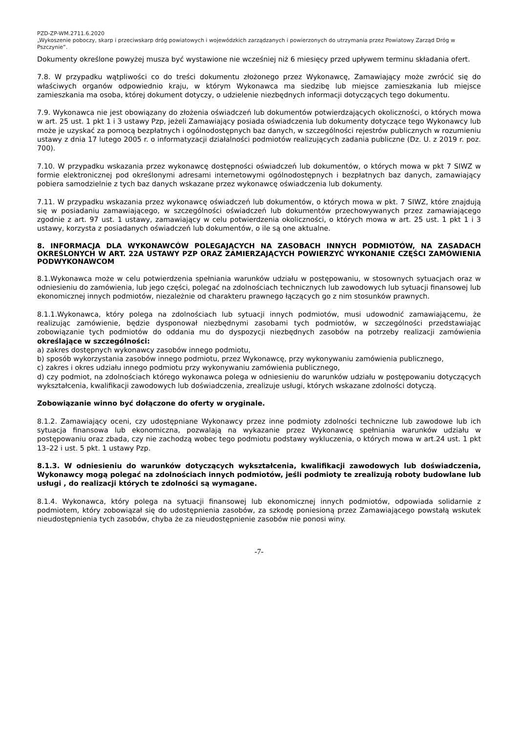PZD-ZP-WM.2711.6.2020
„Wykoszenie poboczy, skarp i przeciwskarp dróg powiatowych i wojewódzkich zarządzanych i powierzonych do utrzymania przez Powiatowy Zarząd Dróg w Pszczynie”.
Dokumenty określone powyżej musza być wystawione nie wcześniej niż 6 miesięcy przed upływem terminu składania ofert.
7.8. W przypadku wątpliwości co do treści dokumentu złożonego przez Wykonawcę, Zamawiający może zwrócić się do właściwych organów odpowiednio kraju, w którym Wykonawca ma siedzibę lub miejsce zamieszkania lub miejsce zamieszkania ma osoba, której dokument dotyczy, o udzielenie niezbędnych informacji dotyczących tego dokumentu.
7.9. Wykonawca nie jest obowiązany do złożenia oświadczeń lub dokumentów potwierdzających okoliczności, o których mowa w art. 25 ust. 1 pkt 1 i 3 ustawy Pzp, jeżeli Zamawiający posiada oświadczenia lub dokumenty dotyczące tego Wykonawcy lub może je uzyskać za pomocą bezpłatnych i ogólnodostępnych baz danych, w szczególności rejestrów publicznych w rozumieniu ustawy z dnia 17 lutego 2005 r. o informatyzacji działalności podmiotów realizujących zadania publiczne (Dz. U. z 2019 r. poz. 700).
7.10. W przypadku wskazania przez wykonawcę dostępności oświadczeń lub dokumentów, o których mowa w pkt 7 SIWZ w formie elektronicznej pod określonymi adresami internetowymi ogólnodostępnych i bezpłatnych baz danych, zamawiający pobiera samodzielnie z tych baz danych wskazane przez wykonawcę oświadczenia lub dokumenty.
7.11. W przypadku wskazania przez wykonawcę oświadczeń lub dokumentów, o których mowa w pkt. 7 SIWZ, które znajdują się w posiadaniu zamawiającego, w szczególności oświadczeń lub dokumentów przechowywanych przez zamawiającego zgodnie z art. 97 ust. 1 ustawy, zamawiający w celu potwierdzenia okoliczności, o których mowa w art. 25 ust. 1 pkt 1 i 3 ustawy, korzysta z posiadanych oświadczeń lub dokumentów, o ile są one aktualne.
8. INFORMACJA DLA WYKONAWCÓW POLEGAJĄCYCH NA ZASOBACH INNYCH PODMIOTÓW, NA ZASADACH OKREŚLONYCH W ART. 22A USTAWY PZP ORAZ ZAMIERZAJĄCYCH POWIERZYĆ WYKONANIE CZĘŚCI ZAMÓWIENIA PODWYKONAWCOM
8.1.Wykonawca może w celu potwierdzenia spełniania warunków udziału w postępowaniu, w stosownych sytuacjach oraz w odniesieniu do zamówienia, lub jego części, polegać na zdolnościach technicznych lub zawodowych lub sytuacji finansowej lub ekonomicznej innych podmiotów, niezależnie od charakteru prawnego łączących go z nim stosunków prawnych.
8.1.1.Wykonawca, który polega na zdolnościach lub sytuacji innych podmiotów, musi udowodnić zamawiającemu, że realizując zamówienie, będzie dysponował niezbędnymi zasobami tych podmiotów, w szczególności przedstawiając zobowiązanie tych podmiotów do oddania mu do dyspozycji niezbędnych zasobów na potrzeby realizacji zamówienia określające w szczególności:
a) zakres dostępnych wykonawcy zasobów innego podmiotu,
b) sposób wykorzystania zasobów innego podmiotu, przez Wykonawcę, przy wykonywaniu zamówienia publicznego,
c) zakres i okres udziału innego podmiotu przy wykonywaniu zamówienia publicznego,
d) czy podmiot, na zdolnościach którego wykonawca polega w odniesieniu do warunków udziału w postępowaniu dotyczących wykształcenia, kwalifikacji zawodowych lub doświadczenia, zrealizuje usługi, których wskazane zdolności dotyczą.
Zobowiązanie winno być dołączone do oferty w oryginale.
8.1.2. Zamawiający oceni, czy udostępniane Wykonawcy przez inne podmioty zdolności techniczne lub zawodowe lub ich sytuacja finansowa lub ekonomiczna, pozwalają na wykazanie przez Wykonawcę spełniania warunków udziału w postępowaniu oraz zbada, czy nie zachodzą wobec tego podmiotu podstawy wykluczenia, o których mowa w art.24 ust. 1 pkt 13–22 i ust. 5 pkt. 1 ustawy Pzp.
8.1.3. W odniesieniu do warunków dotyczących wykształcenia, kwalifikacji zawodowych lub doświadczenia, Wykonawcy mogą polegać na zdolnościach innych podmiotów, jeśli podmioty te zrealizują roboty budowlane lub usługi , do realizacji których te zdolności są wymagane.
8.1.4. Wykonawca, który polega na sytuacji finansowej lub ekonomicznej innych podmiotów, odpowiada solidarnie z podmiotem, który zobowiązał się do udostępnienia zasobów, za szkodę poniesioną przez Zamawiającego powstałą wskutek nieudostępnienia tych zasobów, chyba że za nieudostępnienie zasobów nie ponosi winy.
-7-